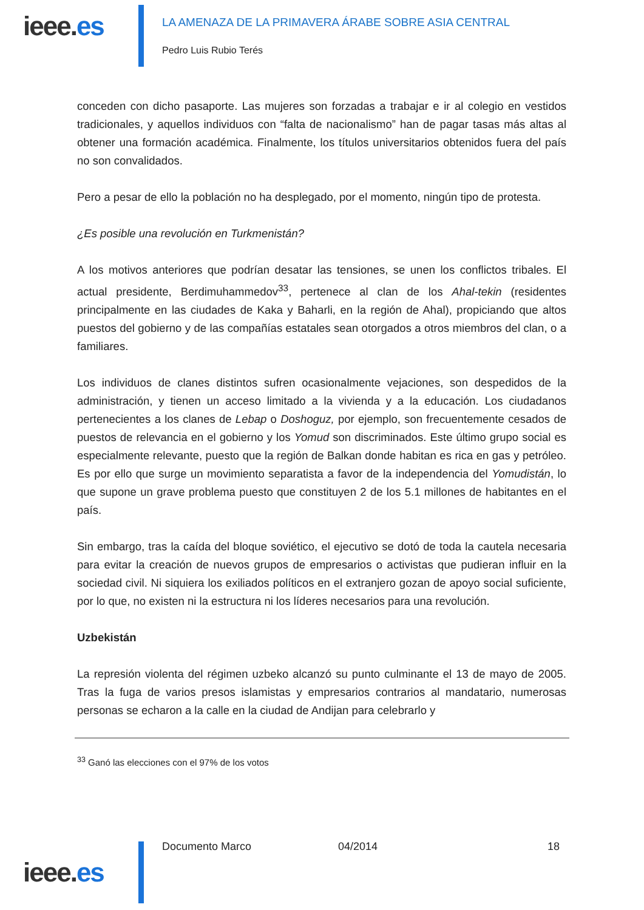ieee.es
LA AMENAZA DE LA PRIMAVERA ÁRABE SOBRE ASIA CENTRAL
Pedro Luis Rubio Terés
conceden con dicho pasaporte. Las mujeres son forzadas a trabajar e ir al colegio en vestidos tradicionales, y aquellos individuos con “falta de nacionalismo” han de pagar tasas más altas al obtener una formación académica. Finalmente, los títulos universitarios obtenidos fuera del país no son convalidados.
Pero a pesar de ello la población no ha desplegado, por el momento, ningún tipo de protesta.
¿Es posible una revolución en Turkmenistán?
A los motivos anteriores que podrían desatar las tensiones, se unen los conflictos tribales. El actual presidente, Berdimuhammedov<sup>33</sup>, pertenece al clan de los Ahal-tekin (residentes principalmente en las ciudades de Kaka y Baharli, en la región de Ahal), propiciando que altos puestos del gobierno y de las compañías estatales sean otorgados a otros miembros del clan, o a familiares.
Los individuos de clanes distintos sufren ocasionalmente vejaciones, son despedidos de la administración, y tienen un acceso limitado a la vivienda y a la educación. Los ciudadanos pertenecientes a los clanes de Lebap o Doshoguz, por ejemplo, son frecuentemente cesados de puestos de relevancia en el gobierno y los Yomud son discriminados. Este último grupo social es especialmente relevante, puesto que la región de Balkan donde habitan es rica en gas y petróleo. Es por ello que surge un movimiento separatista a favor de la independencia del Yomudistán, lo que supone un grave problema puesto que constituyen 2 de los 5.1 millones de habitantes en el país.
Sin embargo, tras la caída del bloque soviético, el ejecutivo se dotó de toda la cautela necesaria para evitar la creación de nuevos grupos de empresarios o activistas que pudieran influir en la sociedad civil. Ni siquiera los exiliados políticos en el extranjero gozan de apoyo social suficiente, por lo que, no existen ni la estructura ni los líderes necesarios para una revolución.
Uzbekistán
La represión violenta del régimen uzbeko alcanzó su punto culminante el 13 de mayo de 2005. Tras la fuga de varios presos islamistas y empresarios contrarios al mandatario, numerosas personas se echaron a la calle en la ciudad de Andijan para celebrarlo y
<sup>33</sup> Ganó las elecciones con el 97% de los votos
ieee.es
Documento Marco 04/2014 18